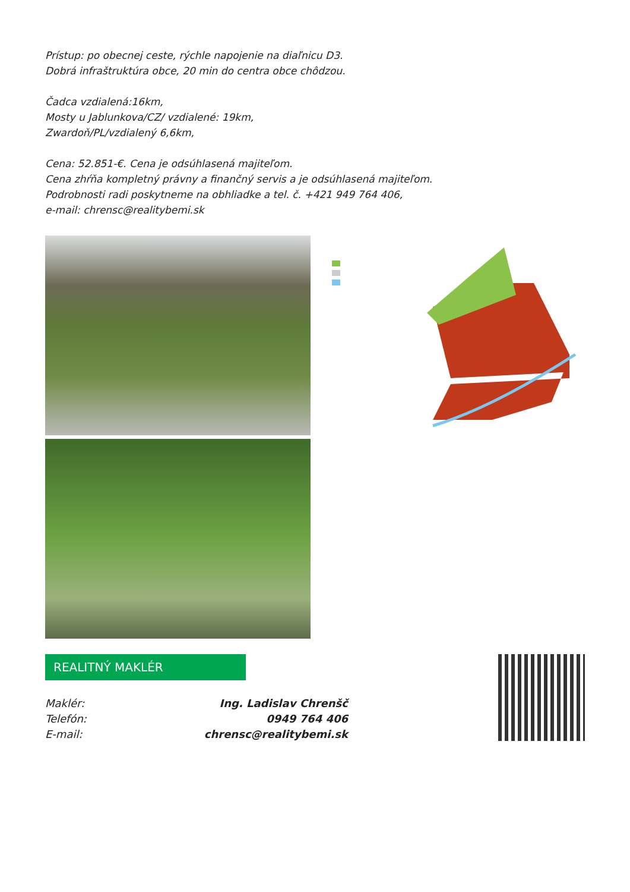Prístup: po obecnej ceste, rýchle napojenie na diaľnicu D3.
Dobrá infraštruktúra obce, 20 min do centra obce chôdzou.
Čadca vzdialená:16km,
Mosty u Jablunkova/CZ/ vzdialené: 19km,
Zwardoň/PL/vzdialený 6,6km,
Cena: 52.851-€. Cena je odsúhlasená majiteľom.
Cena zhŕňa kompletný právny a finančný servis a je odsúhlasená majiteľom.
Podrobnosti radi poskytneme na obhliadke a tel. č. +421 949 764 406,
e-mail: chrensc@realitybemi.sk
REALITNÝ MAKLÉR
Maklér: Ing. Ladislav Chrenšč
Telefón: 0949 764 406
E-mail: chrensc@realitybemi.sk